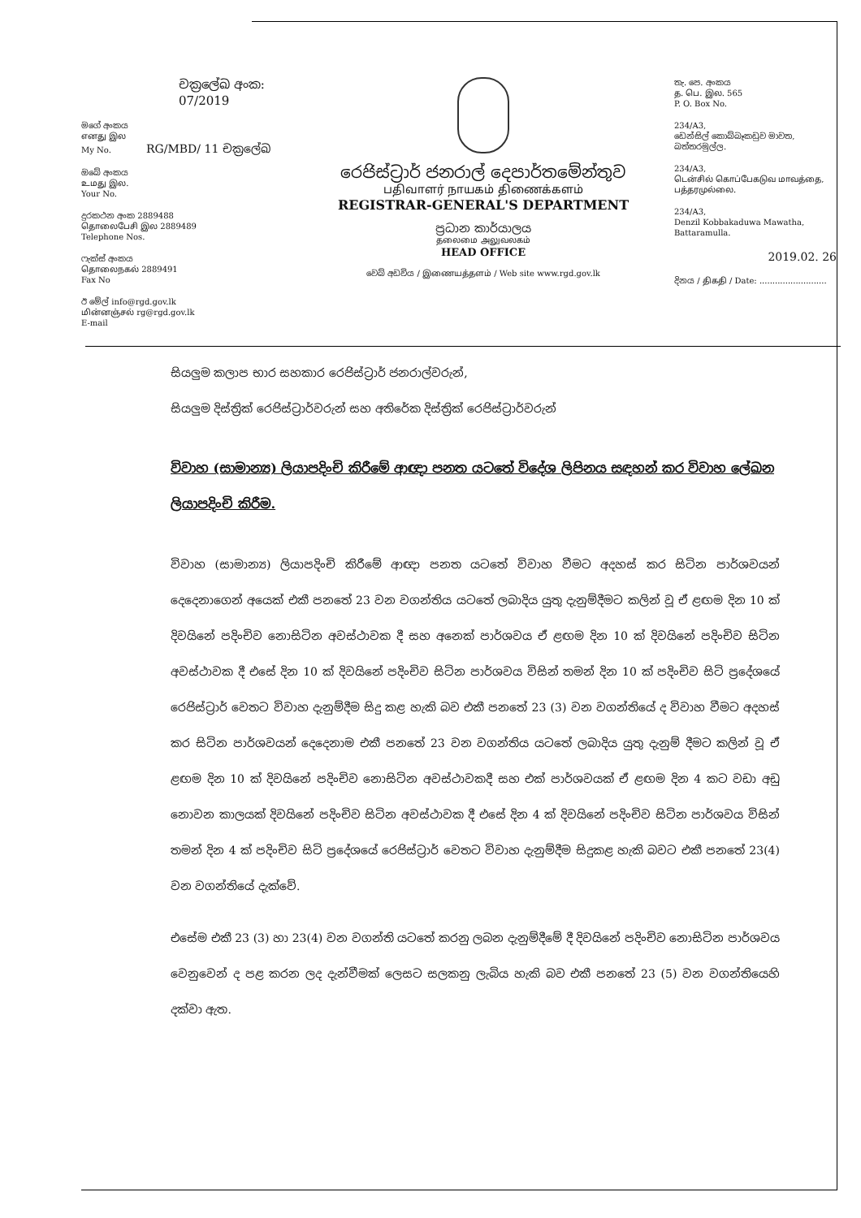චක්‍රලේඛ අංක: 07/2019
මගේ අංකය
எனது இல
My No. RG/MBD/ 11 චක්‍රලේඛ
ඔබේ අංකය
உமது இல.
Your No.
දුරකථන අංක 2889488
தொலைபேசி இல 2889489
Telephone Nos.
ෆැක්ස් අංකය
தொலைநகல் 2889491
Fax No
ඊ මේල් info@rgd.gov.lk
மின்னஞ்சல் rg@rgd.gov.lk
E-mail
රෙජිස්ට්‍රාර් ජනරාල් දෙපාර්තමේන්තුව
பதிவாளர் நாயகம் திணைக்களம்
REGISTRAR-GENERAL'S DEPARTMENT
ප්‍රධාන කාර්යාලය
தலைமை அலுவலகம்
HEAD OFFICE
වෙබ් අඩවිය / இணையத்தளம் / Web site www.rgd.gov.lk
තැ. පෙ. අංකය
த. பெ. இல. 565
P. O. Box No.
234/A3,
ඩෙන්සිල් කොබ්බෑකඩුව මාවත,
බත්තරමුල්ල.
234/A3,
டென்சில் கொப்பேகடுவ மாவத்தை,
பத்தரமுல்லை.
234/A3,
Denzil Kobbakaduwa Mawatha,
Battaramulla.
2019.02. 26
දිනය / திகதி / Date: ..........................
සියලුම කලාප භාර සහකාර රෙජිස්ට්‍රාර් ජනරාල්වරුන්,
සියලුම දිස්ත්‍රික් රෙජිස්ට්‍රාර්වරුන් සහ අතිරේක දිස්ත්‍රික් රෙජිස්ට්‍රාර්වරුන්
විවාහ (සාමාන්‍ය) ලියාපදිංචි කිරීමේ ආඥා පනත යටතේ විදේශ ලිපිනය සඳහන් කර විවාහ ලේඛන ලියාපදිංචි කිරීම.
විවාහ (සාමාන්‍ය) ලියාපදිංචි කිරීමේ ආඥා පනත යටතේ විවාහ වීමට අදහස් කර සිටින පාර්ශවයන් දෙදෙනාගෙන් අයෙක් එකී පනතේ 23 වන වගන්තිය යටතේ ලබාදිය යුතු දැනුම්දීමට කලින් වූ ඒ ළඟම දින 10 ක් දිවයිනේ පදිංචිව නොසිටින අවස්ථාවක දී සහ අනෙක් පාර්ශවය ඒ ළඟම දින 10 ක් දිවයිනේ පදිංචිව සිටින අවස්ථාවක දී එසේ දින 10 ක් දිවයිනේ පදිංචිව සිටින පාර්ශවය විසින් තමන් දින 10 ක් පදිංචිව සිටි ප්‍රදේශයේ රෙජිස්ට්‍රාර් වෙතට විවාහ දැනුම්දීම සිදු කළ හැකි බව එකී පනතේ 23 (3) වන වගන්තියේ ද විවාහ වීමට අදහස් කර සිටින පාර්ශවයන් දෙදෙනාම එකී පනතේ 23 වන වගන්තිය යටතේ ලබාදිය යුතු දැනුම් දීමට කලින් වූ ඒ ළඟම දින 10 ක් දිවයිනේ පදිංචිව නොසිටින අවස්ථාවකදී සහ එක් පාර්ශවයක් ඒ ළඟම දින 4 කට වඩා අඩු නොවන කාලයක් දිවයිනේ පදිංචිව සිටින අවස්ථාවක දී එසේ දින 4 ක් දිවයිනේ පදිංචිව සිටින පාර්ශවය විසින් තමන් දින 4 ක් පදිංචිව සිටි ප්‍රදේශයේ රෙජිස්ට්‍රාර් වෙතට විවාහ දැනුම්දීම සිදුකළ හැකි බවට එකී පනතේ 23(4) වන වගන්තියේ දැක්වේ.
එසේම එකී 23 (3) හා 23(4) වන වගන්ති යටතේ කරනු ලබන දැනුම්දීමේ දී දිවයිනේ පදිංචිව නොසිටින පාර්ශවය වෙනුවෙන් ද පළ කරන ලද දැන්වීමක් ලෙසට සලකනු ලැබිය හැකි බව එකී පනතේ 23 (5) වන වගන්තියෙහි දක්වා ඇත.